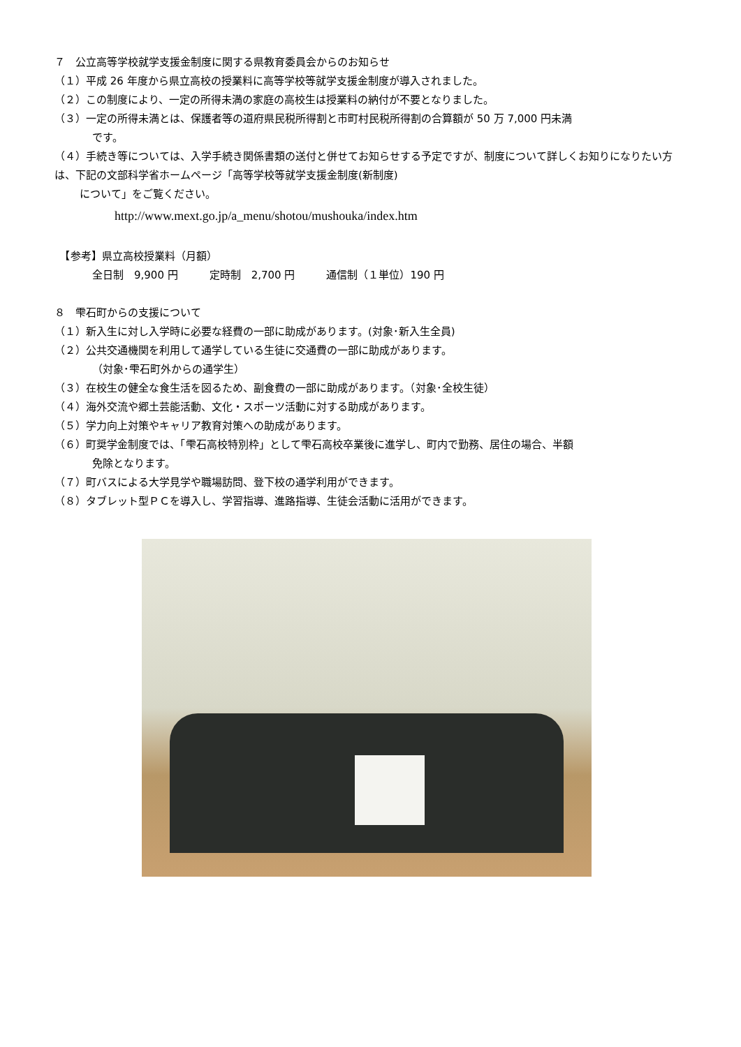７　公立高等学校就学支援金制度に関する県教育委員会からのお知らせ
（１）平成 26 年度から県立高校の授業料に高等学校等就学支援金制度が導入されました。
（２）この制度により、一定の所得未満の家庭の高校生は授業料の納付が不要となりました。
（３）一定の所得未満とは、保護者等の道府県民税所得割と市町村民税所得割の合算額が 50 万 7,000 円未満
です。
（４）手続き等については、入学手続き関係書類の送付と併せてお知らせする予定ですが、制度について詳しくお知りになりたい方は、下記の文部科学省ホームページ「高等学校等就学支援金制度(新制度)
について」をご覧ください。
http://www.mext.go.jp/a_menu/shotou/mushouka/index.htm
　【参考】県立高校授業料（月額）
全日制　9,900 円　　　定時制　2,700 円　　　通信制（１単位）190 円
８　雫石町からの支援について
（１）新入生に対し入学時に必要な経費の一部に助成があります。(対象･新入生全員)
（２）公共交通機関を利用して通学している生徒に交通費の一部に助成があります。
（対象･雫石町外からの通学生）
（３）在校生の健全な食生活を図るため、副食費の一部に助成があります。（対象･全校生徒）
（４）海外交流や郷土芸能活動、文化・スポーツ活動に対する助成があります。
（５）学力向上対策やキャリア教育対策への助成があります。
（６）町奨学金制度では、「雫石高校特別枠」として雫石高校卒業後に進学し、町内で勤務、居住の場合、半額
免除となります。
（７）町バスによる大学見学や職場訪問、登下校の通学利用ができます。
（８）タブレット型ＰＣを導入し、学習指導、進路指導、生徒会活動に活用ができます。